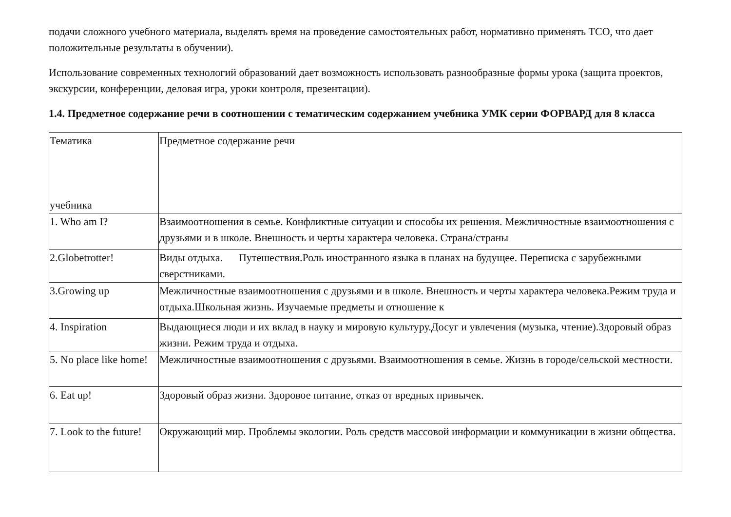подачи сложного учебного материала, выделять время на проведение самостоятельных работ, нормативно применять ТСО, что дает положительные результаты в обучении).
Использование современных технологий образований дает возможность использовать разнообразные формы урока (защита проектов, экскурсии, конференции, деловая игра, уроки контроля, презентации).
1.4. Предметное содержание речи в соотношении с тематическим содержанием учебника УМК серии ФОРВАРД для 8 класса
| Тематика учебника | Предметное содержание речи |
| 1. Who am I? | Взаимоотношения в семье. Конфликтные ситуации и способы их решения. Межличностные взаимоотношения с друзьями и в школе. Внешность и черты характера человека. Страна/страны |
| 2.Globetrotter! | Виды отдыха. Путешествия.Роль иностранного языка в планах на будущее. Переписка с зарубежными сверстниками. |
| 3.Growing up | Межличностные взаимоотношения с друзьями и в школе. Внешность и черты характера человека.Режим труда и отдыха.Школьная жизнь. Изучаемые предметы и отношение к |
| 4. Inspiration | Выдающиеся люди и их вклад в науку и мировую культуру.Досуг и увлечения (музыка, чтение).Здоровый образ жизни. Режим труда и отдыха. |
| 5. No place like home! | Межличностные взаимоотношения с друзьями. Взаимоотношения в семье. Жизнь в городе/сельской местности. |
| 6. Eat up! | Здоровый образ жизни. Здоровое питание, отказ от вредных привычек. |
| 7. Look to the future! | Окружающий мир. Проблемы экологии. Роль средств массовой информации и коммуникации в жизни общества. |